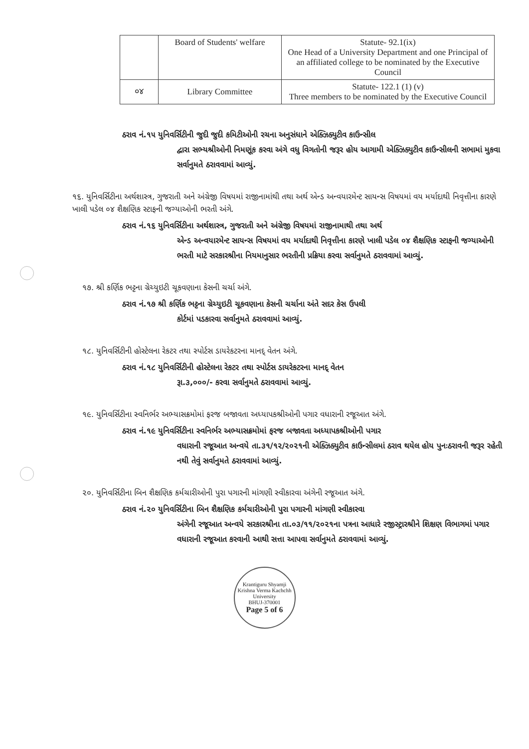| | Board of Students' welfare | Statute- 92.1(ix) One Head of a University Department and one Principal of an affiliated college to be nominated by the Executive Council |
| ૦૪ | Library Committee | Statute- 122.1 (1) (v) Three members to be nominated by the Executive Council |
ઠરાવ નં.૧૫ યુનિવર્સિટીની જુદી જુદી કમિટીઓની રચના અનુસંધાને એક્ઝિક્યુટીવ કાઉન્સીલ
દ્વારા સભ્યશ્રીઓની નિમણૂંક કરવા અંગે વધુ વિગતોની જરૂર હોય આગામી એક્ઝિક્યુટીવ કાઉન્સીલની સભામાં મુકવા સર્વાનુમતે ઠરાવવામાં આવ્યું.
૧૬. યુનિવર્સિટીના અર્થશાસ્ત્ર, ગુજરાતી અને અંગ્રેજી વિષયમાં રાજીનામાંથી તથા અર્થ એન્ડ અન્વયારમેન્ટ સાયન્સ વિષયમાં વય મર્યાદાથી નિવૃત્તીના કારણે ખાલી પડેલ ૦૪ શૈક્ષણિક સ્ટાફની જગ્યાઓની ભરતી અંગે.
ઠરાવ નં.૧૬ યુનિવર્સિટીના અર્થશાસ્ત્ર, ગુજરાતી અને અંગ્રેજી વિષયમાં રાજીનામાથી તથા અર્થ
એન્ડ અન્વયારમેન્ટ સાયન્સ વિષયમાં વય મર્યાદાથી નિવૃત્તીના કારણે ખાલી પડેલ ૦૪ શૈક્ષણિક સ્ટાફની જગ્યાઓની ભરતી માટે સરકારશ્રીના નિયમાનુસાર ભરતીની પ્રક્રિયા કરવા સર્વાનુમતે ઠરાવવામાં આવ્યું.
૧૭. શ્રી કર્ણિક ભટ્ટના ગ્રેચ્યુઇટી ચૂકવણાના કેસની ચર્ચા અંગે.
ઠરાવ નં.૧૭ શ્રી કર્ણિક ભટ્ટના ગ્રેચ્યુઇટી ચૂકવણાના કેસની ચર્ચાના અંતે સદર કેસ ઉપલી
કોર્ટમાં પડકારવા સર્વાનુમતે ઠરાવવામાં આવ્યું.
૧૮. યુનિવર્સિટીની હોસ્ટેલના રેકટર તથા સ્પોર્ટસ ડાયરેકટરના માનદ્ વેતન અંગે.
ઠરાવ નં.૧૮ યુનિવર્સિટીની હોસ્ટેલના રેકટર તથા સ્પોર્ટસ ડાયરેકટરના માનદ્ વેતન
રૂા.૩,૦૦૦/- કરવા સર્વાનુમતે ઠરાવવામાં આવ્યું.
૧૯. યુનિવર્સિટીના સ્વનિર્ભર અભ્યાસક્રમોમાં ફરજ બજાવતા અધ્યાપકશ્રીઓની પગાર વધારાની રજૂઆત અંગે.
ઠરાવ નં.૧૯ યુનિવર્સિટીના સ્વનિર્ભર અભ્યાસક્રમોમાં ફરજ બજાવતા અધ્યાપકશ્રીઓની પગાર
વધારાની રજૂઆત અન્વયે તા.૩૧/૧૨/૨૦૨૧ની એક્ઝિક્યુટીવ કાઉન્સીલમાં ઠરાવ થયેલ હોય પુનઃઠરાવની જરૂર રહેતી નથી તેવું સર્વાનુમતે ઠરાવવામાં આવ્યું.
૨૦. યુનિવર્સિટીના બિન શૈક્ષણિક કર્મચારીઓની પુરા પગારની માંગણી સ્વીકારવા અંગેની રજૂઆત અંગે.
ઠરાવ નં.૨૦ યુનિવર્સિટીના બિન શૈક્ષણિક કર્મચારીઓની પુરા પગારની માંગણી સ્વીકારવા
અંગેની રજૂઆત અન્વયે સરકારશ્રીના તા.૦૩/૧૧/૨૦૨૧ના પત્રના આધારે રજીસ્ટ્રારશ્રીને શિક્ષણ વિભાગમાં પગાર વધારાની રજૂઆત કરવાની આથી સત્તા આપવા સર્વાનુમતે ઠરાવવામાં આવ્યું.
Krantiguru Shyamji Krishna Verma Kachchh University
BHUJ-370001
Page 5 of 6